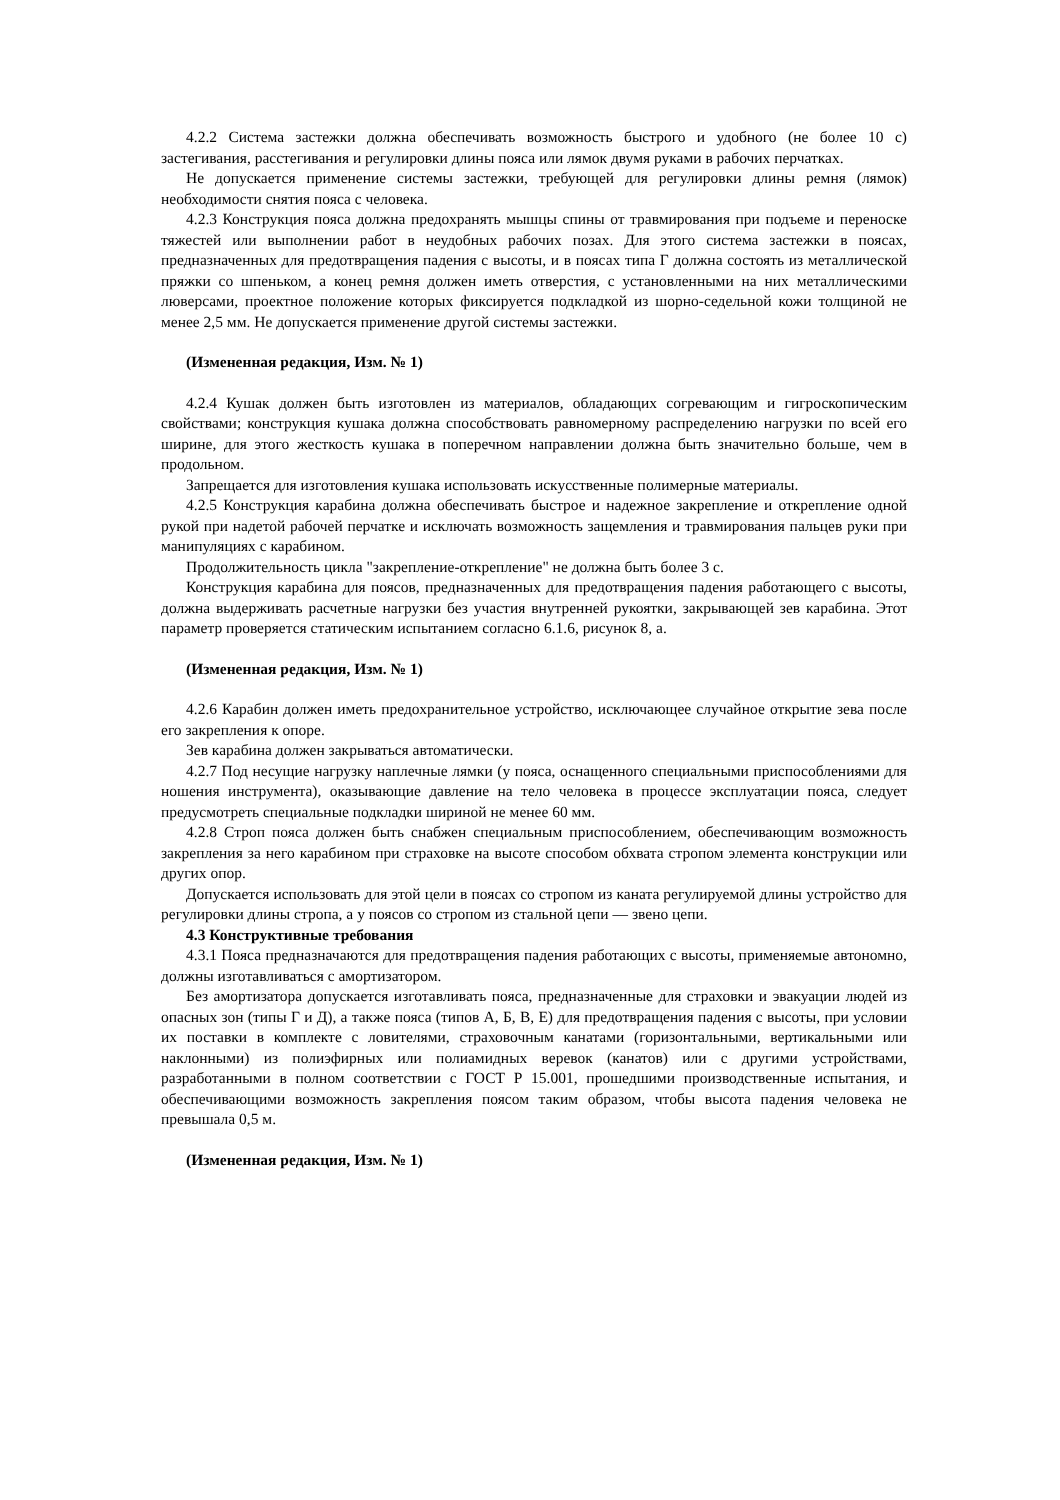4.2.2 Система застежки должна обеспечивать возможность быстрого и удобного (не более 10 с) застегивания, расстегивания и регулировки длины пояса или лямок двумя руками в рабочих перчатках.
Не допускается применение системы застежки, требующей для регулировки длины ремня (лямок) необходимости снятия пояса с человека.
4.2.3 Конструкция пояса должна предохранять мышцы спины от травмирования при подъеме и переноске тяжестей или выполнении работ в неудобных рабочих позах. Для этого система застежки в поясах, предназначенных для предотвращения падения с высоты, и в поясах типа Г должна состоять из металлической пряжки со шпеньком, а конец ремня должен иметь отверстия, с установленными на них металлическими люверсами, проектное положение которых фиксируется подкладкой из шорно-седельной кожи толщиной не менее 2,5 мм. Не допускается применение другой системы застежки.
(Измененная редакция, Изм. № 1)
4.2.4 Кушак должен быть изготовлен из материалов, обладающих согревающим и гигроскопическим свойствами; конструкция кушака должна способствовать равномерному распределению нагрузки по всей его ширине, для этого жесткость кушака в поперечном направлении должна быть значительно больше, чем в продольном.
Запрещается для изготовления кушака использовать искусственные полимерные материалы.
4.2.5 Конструкция карабина должна обеспечивать быстрое и надежное закрепление и открепление одной рукой при надетой рабочей перчатке и исключать возможность защемления и травмирования пальцев руки при манипуляциях с карабином.
Продолжительность цикла "закрепление-открепление" не должна быть более 3 с.
Конструкция карабина для поясов, предназначенных для предотвращения падения работающего с высоты, должна выдерживать расчетные нагрузки без участия внутренней рукоятки, закрывающей зев карабина. Этот параметр проверяется статическим испытанием согласно 6.1.6, рисунок 8, а.
(Измененная редакция, Изм. № 1)
4.2.6 Карабин должен иметь предохранительное устройство, исключающее случайное открытие зева после его закрепления к опоре.
Зев карабина должен закрываться автоматически.
4.2.7 Под несущие нагрузку наплечные лямки (у пояса, оснащенного специальными приспособлениями для ношения инструмента), оказывающие давление на тело человека в процессе эксплуатации пояса, следует предусмотреть специальные подкладки шириной не менее 60 мм.
4.2.8 Строп пояса должен быть снабжен специальным приспособлением, обеспечивающим возможность закрепления за него карабином при страховке на высоте способом обхвата стропом элемента конструкции или других опор.
Допускается использовать для этой цели в поясах со стропом из каната регулируемой длины устройство для регулировки длины стропа, а у поясов со стропом из стальной цепи — звено цепи.
4.3 Конструктивные требования
4.3.1 Пояса предназначаются для предотвращения падения работающих с высоты, применяемые автономно, должны изготавливаться с амортизатором.
Без амортизатора допускается изготавливать пояса, предназначенные для страховки и эвакуации людей из опасных зон (типы Г и Д), а также пояса (типов А, Б, В, Е) для предотвращения падения с высоты, при условии их поставки в комплекте с ловителями, страховочным канатами (горизонтальными, вертикальными или наклонными) из полиэфирных или полиамидных веревок (канатов) или с другими устройствами, разработанными в полном соответствии с ГОСТ Р 15.001, прошедшими производственные испытания, и обеспечивающими возможность закрепления поясом таким образом, чтобы высота падения человека не превышала 0,5 м.
(Измененная редакция, Изм. № 1)